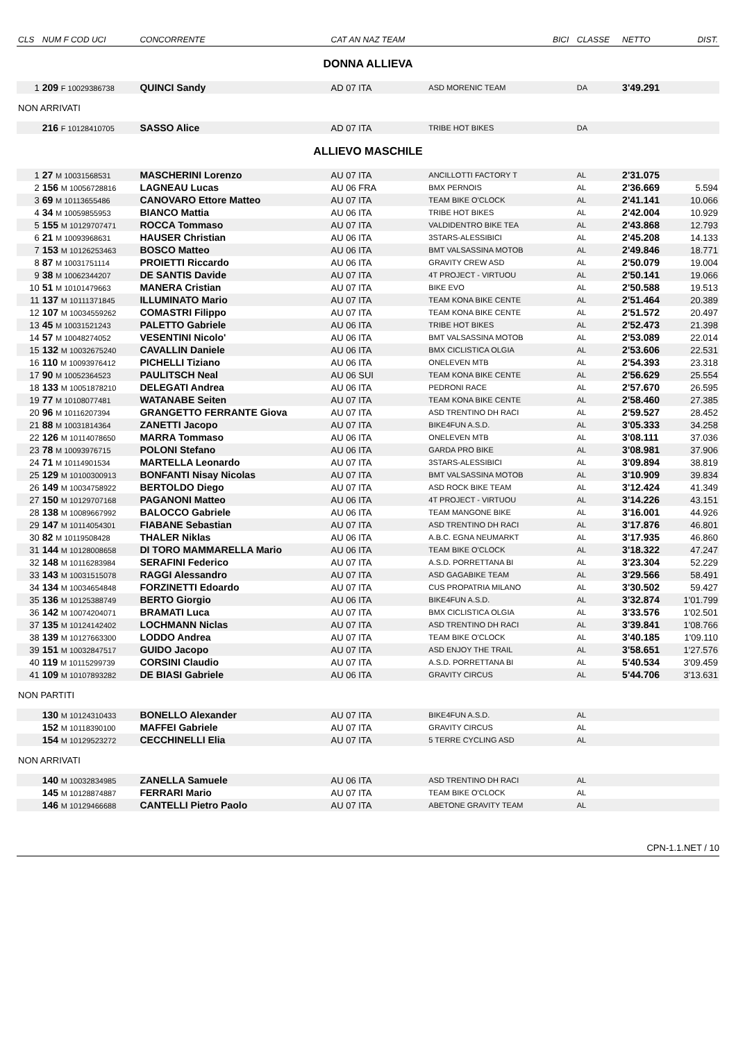| CLS | NUM F COD UCI | CONCORRENTE | CAT AN NAZ TEAM | | BICI | CLASSE | NETTO | DIST. |
| --- | --- | --- | --- | --- | --- | --- | --- | --- |
| DONNA ALLIEVA | | | | | | | | |
| 1 | 209 F 10029386738 | QUINCI Sandy | AD 07 ITA | ASD MORENIC TEAM | | DA | 3'49.291 | |
| NON ARRIVATI | | | | | | | | |
| | 216 F 10128410705 | SASSO Alice | AD 07 ITA | TRIBE HOT BIKES | | DA | | |
| ALLIEVO MASCHILE | | | | | | | | |
| 1 | 27 M 10031568531 | MASCHERINI Lorenzo | AU 07 ITA | ANCILLOTTI FACTORY T | | AL | 2'31.075 | |
| 2 | 156 M 10056728816 | LAGNEAU Lucas | AU 06 FRA | BMX PERNOIS | | AL | 2'36.669 | 5.594 |
| 3 | 69 M 10113655486 | CANOVARO Ettore Matteo | AU 07 ITA | TEAM BIKE O'CLOCK | | AL | 2'41.141 | 10.066 |
| 4 | 34 M 10059855953 | BIANCO Mattia | AU 06 ITA | TRIBE HOT BIKES | | AL | 2'42.004 | 10.929 |
| 5 | 155 M 10129707471 | ROCCA Tommaso | AU 07 ITA | VALDIDENTRO BIKE TEA | | AL | 2'43.868 | 12.793 |
| 6 | 21 M 10093968631 | HAUSER Christian | AU 06 ITA | 3STARS-ALESSIBICI | | AL | 2'45.208 | 14.133 |
| 7 | 153 M 10126253463 | BOSCO Matteo | AU 06 ITA | BMT VALSASSINA MOTOB | | AL | 2'49.846 | 18.771 |
| 8 | 87 M 10031751114 | PROIETTI Riccardo | AU 06 ITA | GRAVITY CREW ASD | | AL | 2'50.079 | 19.004 |
| 9 | 38 M 10062344207 | DE SANTIS Davide | AU 07 ITA | 4T PROJECT - VIRTUOU | | AL | 2'50.141 | 19.066 |
| 10 | 51 M 10101479663 | MANERA Cristian | AU 07 ITA | BIKE EVO | | AL | 2'50.588 | 19.513 |
| 11 | 137 M 10111371845 | ILLUMINATO Mario | AU 07 ITA | TEAM KONA BIKE CENTE | | AL | 2'51.464 | 20.389 |
| 12 | 107 M 10034559262 | COMASTRI Filippo | AU 07 ITA | TEAM KONA BIKE CENTE | | AL | 2'51.572 | 20.497 |
| 13 | 45 M 10031521243 | PALETTO Gabriele | AU 06 ITA | TRIBE HOT BIKES | | AL | 2'52.473 | 21.398 |
| 14 | 57 M 10048274052 | VESENTINI Nicolo' | AU 06 ITA | BMT VALSASSINA MOTOB | | AL | 2'53.089 | 22.014 |
| 15 | 132 M 10032675240 | CAVALLIN Daniele | AU 06 ITA | BMX CICLISTICA OLGIA | | AL | 2'53.606 | 22.531 |
| 16 | 110 M 10093976412 | PICHELLI Tiziano | AU 06 ITA | ONELEVEN MTB | | AL | 2'54.393 | 23.318 |
| 17 | 90 M 10052364523 | PAULITSCH Neal | AU 06 SUI | TEAM KONA BIKE CENTE | | AL | 2'56.629 | 25.554 |
| 18 | 133 M 10051878210 | DELEGATI Andrea | AU 06 ITA | PEDRONI RACE | | AL | 2'57.670 | 26.595 |
| 19 | 77 M 10108077481 | WATANABE Seiten | AU 07 ITA | TEAM KONA BIKE CENTE | | AL | 2'58.460 | 27.385 |
| 20 | 96 M 10116207394 | GRANGETTO FERRANTE Giova | AU 07 ITA | ASD TRENTINO DH RACI | | AL | 2'59.527 | 28.452 |
| 21 | 88 M 10031814364 | ZANETTI Jacopo | AU 07 ITA | BIKE4FUN A.S.D. | | AL | 3'05.333 | 34.258 |
| 22 | 126 M 10114078650 | MARRA Tommaso | AU 06 ITA | ONELEVEN MTB | | AL | 3'08.111 | 37.036 |
| 23 | 78 M 10093976715 | POLONI Stefano | AU 06 ITA | GARDA PRO BIKE | | AL | 3'08.981 | 37.906 |
| 24 | 71 M 10114901534 | MARTELLA Leonardo | AU 07 ITA | 3STARS-ALESSIBICI | | AL | 3'09.894 | 38.819 |
| 25 | 129 M 10100300913 | BONFANTI Nisay Nicolas | AU 07 ITA | BMT VALSASSINA MOTOB | | AL | 3'10.909 | 39.834 |
| 26 | 149 M 10034758922 | BERTOLDO Diego | AU 07 ITA | ASD ROCK BIKE TEAM | | AL | 3'12.424 | 41.349 |
| 27 | 150 M 10129707168 | PAGANONI Matteo | AU 06 ITA | 4T PROJECT - VIRTUOU | | AL | 3'14.226 | 43.151 |
| 28 | 138 M 10089667992 | BALOCCO Gabriele | AU 06 ITA | TEAM MANGONE BIKE | | AL | 3'16.001 | 44.926 |
| 29 | 147 M 10114054301 | FIABANE Sebastian | AU 07 ITA | ASD TRENTINO DH RACI | | AL | 3'17.876 | 46.801 |
| 30 | 82 M 10119508428 | THALER Niklas | AU 06 ITA | A.B.C. EGNA NEUMARKT | | AL | 3'17.935 | 46.860 |
| 31 | 144 M 10128008658 | DI TORO MAMMARELLA Mario | AU 06 ITA | TEAM BIKE O'CLOCK | | AL | 3'18.322 | 47.247 |
| 32 | 148 M 10116283984 | SERAFINI Federico | AU 07 ITA | A.S.D. PORRETTANA BI | | AL | 3'23.304 | 52.229 |
| 33 | 143 M 10031515078 | RAGGI Alessandro | AU 07 ITA | ASD GAGABIKE TEAM | | AL | 3'29.566 | 58.491 |
| 34 | 134 M 10034654848 | FORZINETTI Edoardo | AU 07 ITA | CUS PROPATRIA MILANO | | AL | 3'30.502 | 59.427 |
| 35 | 136 M 10125388749 | BERTO Giorgio | AU 06 ITA | BIKE4FUN A.S.D. | | AL | 3'32.874 | 1'01.799 |
| 36 | 142 M 10074204071 | BRAMATI Luca | AU 07 ITA | BMX CICLISTICA OLGIA | | AL | 3'33.576 | 1'02.501 |
| 37 | 135 M 10124142402 | LOCHMANN Niclas | AU 07 ITA | ASD TRENTINO DH RACI | | AL | 3'39.841 | 1'08.766 |
| 38 | 139 M 10127663300 | LODDO Andrea | AU 07 ITA | TEAM BIKE O'CLOCK | | AL | 3'40.185 | 1'09.110 |
| 39 | 151 M 10032847517 | GUIDO Jacopo | AU 07 ITA | ASD ENJOY THE TRAIL | | AL | 3'58.651 | 1'27.576 |
| 40 | 119 M 10115299739 | CORSINI Claudio | AU 07 ITA | A.S.D. PORRETTANA BI | | AL | 5'40.534 | 3'09.459 |
| 41 | 109 M 10107893282 | DE BIASI Gabriele | AU 06 ITA | GRAVITY CIRCUS | | AL | 5'44.706 | 3'13.631 |
| NON PARTITI | | | | | | | | |
| | 130 M 10124310433 | BONELLO Alexander | AU 07 ITA | BIKE4FUN A.S.D. | | AL | | |
| | 152 M 10118390100 | MAFFEI Gabriele | AU 07 ITA | GRAVITY CIRCUS | | AL | | |
| | 154 M 10129523272 | CECCHINELLI Elia | AU 07 ITA | 5 TERRE CYCLING ASD | | AL | | |
| NON ARRIVATI | | | | | | | | |
| | 140 M 10032834985 | ZANELLA Samuele | AU 06 ITA | ASD TRENTINO DH RACI | | AL | | |
| | 145 M 10128874887 | FERRARI Mario | AU 07 ITA | TEAM BIKE O'CLOCK | | AL | | |
| | 146 M 10129466688 | CANTELLI Pietro Paolo | AU 07 ITA | ABETONE GRAVITY TEAM | | AL | | |
CPN-1.1.NET / 10